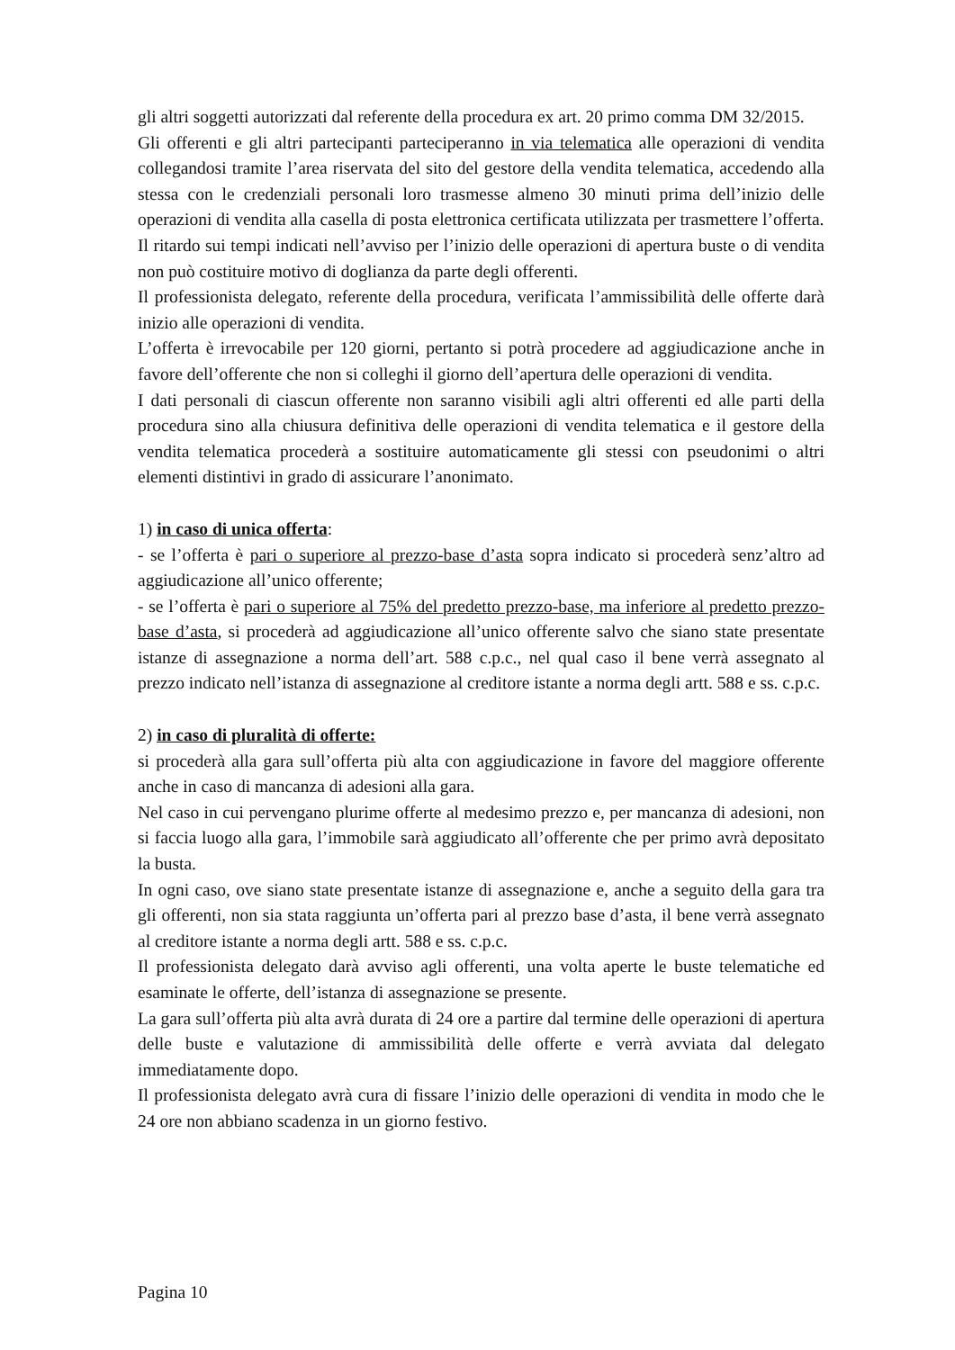gli altri soggetti autorizzati dal referente della procedura ex art. 20 primo comma DM 32/2015.
Gli offerenti e gli altri partecipanti parteciperanno in via telematica alle operazioni di vendita collegandosi tramite l’area riservata del sito del gestore della vendita telematica, accedendo alla stessa con le credenziali personali loro trasmesse almeno 30 minuti prima dell’inizio delle operazioni di vendita alla casella di posta elettronica certificata utilizzata per trasmettere l’offerta.
Il ritardo sui tempi indicati nell’avviso per l’inizio delle operazioni di apertura buste o di vendita non può costituire motivo di doglianza da parte degli offerenti.
Il professionista delegato, referente della procedura, verificata l’ammissibilità delle offerte darà inizio alle operazioni di vendita.
L’offerta è irrevocabile per 120 giorni, pertanto si potrà procedere ad aggiudicazione anche in favore dell’offerente che non si colleghi il giorno dell’apertura delle operazioni di vendita.
I dati personali di ciascun offerente non saranno visibili agli altri offerenti ed alle parti della procedura sino alla chiusura definitiva delle operazioni di vendita telematica e il gestore della vendita telematica procederà a sostituire automaticamente gli stessi con pseudonimi o altri elementi distintivi in grado di assicurare l’anonimato.
1) in caso di unica offerta:
- se l’offerta è pari o superiore al prezzo-base d’asta sopra indicato si procederà senz’altro ad aggiudicazione all’unico offerente;
- se l’offerta è pari o superiore al 75% del predetto prezzo-base, ma inferiore al predetto prezzo-base d’asta, si procederà ad aggiudicazione all’unico offerente salvo che siano state presentate istanze di assegnazione a norma dell’art. 588 c.p.c., nel qual caso il bene verrà assegnato al prezzo indicato nell’istanza di assegnazione al creditore istante a norma degli artt. 588 e ss. c.p.c.
2) in caso di pluralità di offerte:
si procederà alla gara sull’offerta più alta con aggiudicazione in favore del maggiore offerente anche in caso di mancanza di adesioni alla gara.
Nel caso in cui pervengano plurime offerte al medesimo prezzo e, per mancanza di adesioni, non si faccia luogo alla gara, l’immobile sarà aggiudicato all’offerente che per primo avrà depositato la busta.
In ogni caso, ove siano state presentate istanze di assegnazione e, anche a seguito della gara tra gli offerenti, non sia stata raggiunta un’offerta pari al prezzo base d’asta, il bene verrà assegnato al creditore istante a norma degli artt. 588 e ss. c.p.c.
Il professionista delegato darà avviso agli offerenti, una volta aperte le buste telematiche ed esaminate le offerte, dell’istanza di assegnazione se presente.
La gara sull’offerta più alta avrà durata di 24 ore a partire dal termine delle operazioni di apertura delle buste e valutazione di ammissibilità delle offerte e verrà avviata dal delegato immediatamente dopo.
Il professionista delegato avrà cura di fissare l’inizio delle operazioni di vendita in modo che le 24 ore non abbiano scadenza in un giorno festivo.
Pagina 10